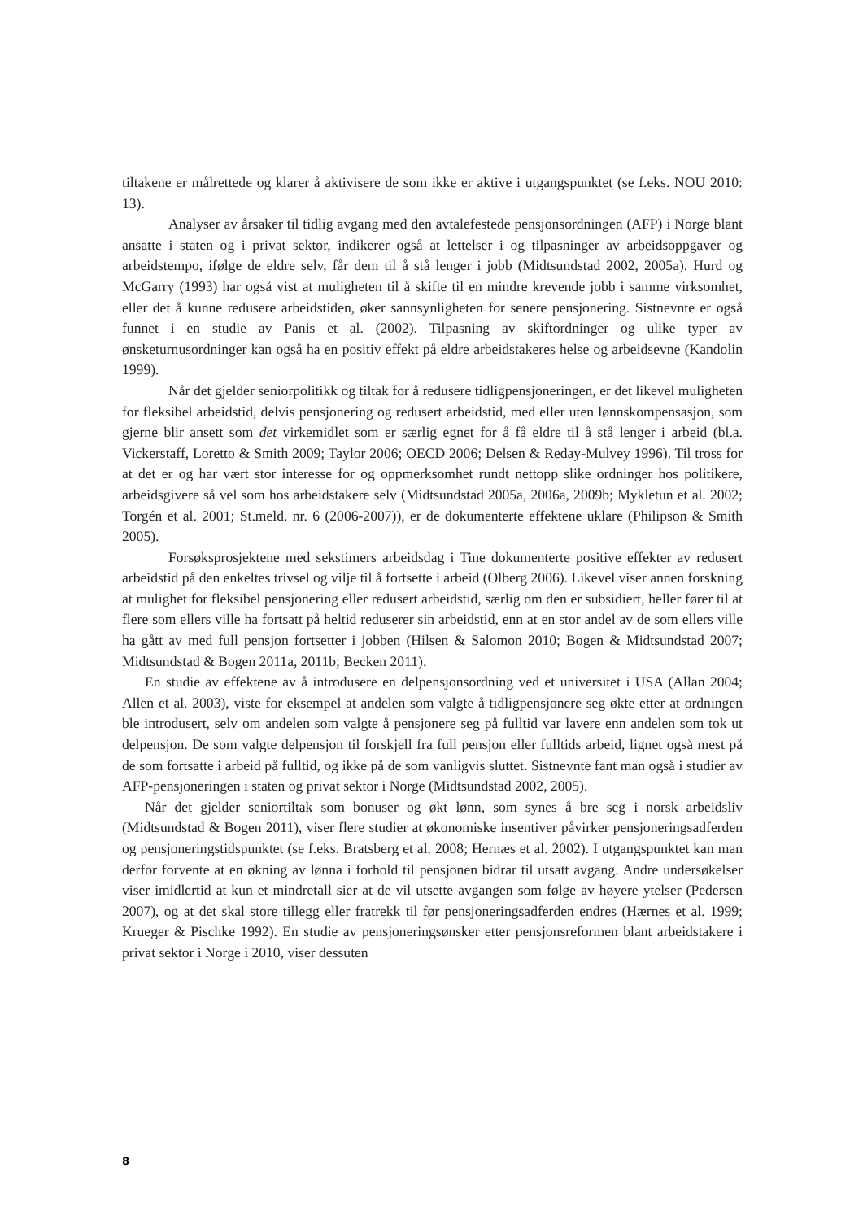tiltakene er målrettede og klarer å aktivisere de som ikke er aktive i utgangspunktet (se f.eks. NOU 2010: 13).
Analyser av årsaker til tidlig avgang med den avtalefestede pensjonsordningen (AFP) i Norge blant ansatte i staten og i privat sektor, indikerer også at lettelser i og tilpasninger av arbeidsoppgaver og arbeidstempo, ifølge de eldre selv, får dem til å stå lenger i jobb (Midtsundstad 2002, 2005a). Hurd og McGarry (1993) har også vist at muligheten til å skifte til en mindre krevende jobb i samme virksomhet, eller det å kunne redusere arbeidstiden, øker sannsynligheten for senere pensjonering. Sistnevnte er også funnet i en studie av Panis et al. (2002). Tilpasning av skiftordninger og ulike typer av ønsketurnusordninger kan også ha en positiv effekt på eldre arbeidstakeres helse og arbeidsevne (Kandolin 1999).
Når det gjelder seniorpolitikk og tiltak for å redusere tidligpensjoneringen, er det likevel muligheten for fleksibel arbeidstid, delvis pensjonering og redusert arbeidstid, med eller uten lønnskompensasjon, som gjerne blir ansett som det virkemidlet som er særlig egnet for å få eldre til å stå lenger i arbeid (bl.a. Vickerstaff, Loretto & Smith 2009; Taylor 2006; OECD 2006; Delsen & Reday-Mulvey 1996). Til tross for at det er og har vært stor interesse for og oppmerksomhet rundt nettopp slike ordninger hos politikere, arbeidsgivere så vel som hos arbeidstakere selv (Midtsundstad 2005a, 2006a, 2009b; Mykletun et al. 2002; Torgén et al. 2001; St.meld. nr. 6 (2006-2007)), er de dokumenterte effektene uklare (Philipson & Smith 2005).
Forsøksprosjektene med sekstimers arbeidsdag i Tine dokumenterte positive effekter av redusert arbeidstid på den enkeltes trivsel og vilje til å fortsette i arbeid (Olberg 2006). Likevel viser annen forskning at mulighet for fleksibel pensjonering eller redusert arbeidstid, særlig om den er subsidiert, heller fører til at flere som ellers ville ha fortsatt på heltid reduserer sin arbeidstid, enn at en stor andel av de som ellers ville ha gått av med full pensjon fortsetter i jobben (Hilsen & Salomon 2010; Bogen & Midtsundstad 2007; Midtsundstad & Bogen 2011a, 2011b; Becken 2011).
En studie av effektene av å introdusere en delpensjonsordning ved et universitet i USA (Allan 2004; Allen et al. 2003), viste for eksempel at andelen som valgte å tidligpensjonere seg økte etter at ordningen ble introdusert, selv om andelen som valgte å pensjonere seg på fulltid var lavere enn andelen som tok ut delpensjon. De som valgte delpensjon til forskjell fra full pensjon eller fulltids arbeid, lignet også mest på de som fortsatte i arbeid på fulltid, og ikke på de som vanligvis sluttet. Sistnevnte fant man også i studier av AFP-pensjoneringen i staten og privat sektor i Norge (Midtsundstad 2002, 2005).
Når det gjelder seniortiltak som bonuser og økt lønn, som synes å bre seg i norsk arbeidsliv (Midtsundstad & Bogen 2011), viser flere studier at økonomiske insentiver påvirker pensjoneringsadferden og pensjoneringstidspunktet (se f.eks. Bratsberg et al. 2008; Hernæs et al. 2002). I utgangspunktet kan man derfor forvente at en økning av lønna i forhold til pensjonen bidrar til utsatt avgang. Andre undersøkelser viser imidlertid at kun et mindretall sier at de vil utsette avgangen som følge av høyere ytelser (Pedersen 2007), og at det skal store tillegg eller fratrekk til før pensjoneringsadferden endres (Hærnes et al. 1999; Krueger & Pischke 1992). En studie av pensjoneringsønsker etter pensjonsreformen blant arbeidstakere i privat sektor i Norge i 2010, viser dessuten
8